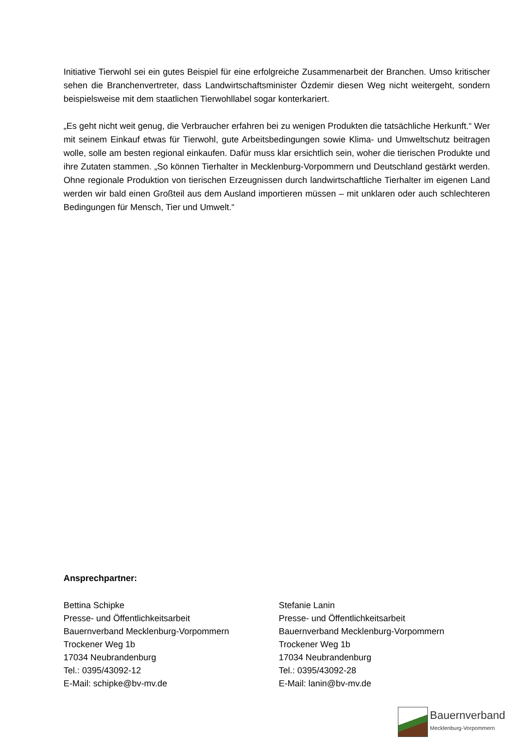Initiative Tierwohl sei ein gutes Beispiel für eine erfolgreiche Zusammenarbeit der Branchen. Umso kritischer sehen die Branchenvertreter, dass Landwirtschaftsminister Özdemir diesen Weg nicht weitergeht, sondern beispielsweise mit dem staatlichen Tierwohllabel sogar konterkariert.
„Es geht nicht weit genug, die Verbraucher erfahren bei zu wenigen Produkten die tatsächliche Herkunft.“ Wer mit seinem Einkauf etwas für Tierwohl, gute Arbeitsbedingungen sowie Klima- und Umweltschutz beitragen wolle, solle am besten regional einkaufen. Dafür muss klar ersichtlich sein, woher die tierischen Produkte und ihre Zutaten stammen. „So können Tierhalter in Mecklenburg-Vorpommern und Deutschland gestärkt werden. Ohne regionale Produktion von tierischen Erzeugnissen durch landwirtschaftliche Tierhalter im eigenen Land werden wir bald einen Großteil aus dem Ausland importieren müssen – mit unklaren oder auch schlechteren Bedingungen für Mensch, Tier und Umwelt.“
Ansprechpartner:
Bettina Schipke
Presse- und Öffentlichkeitsarbeit
Bauernverband Mecklenburg-Vorpommern
Trockener Weg 1b
17034 Neubrandenburg
Tel.: 0395/43092-12
E-Mail: schipke@bv-mv.de
Stefanie Lanin
Presse- und Öffentlichkeitsarbeit
Bauernverband Mecklenburg-Vorpommern
Trockener Weg 1b
17034 Neubrandenburg
Tel.: 0395/43092-28
E-Mail: lanin@bv-mv.de
Bauernverband
Mecklenburg-Vorpommern